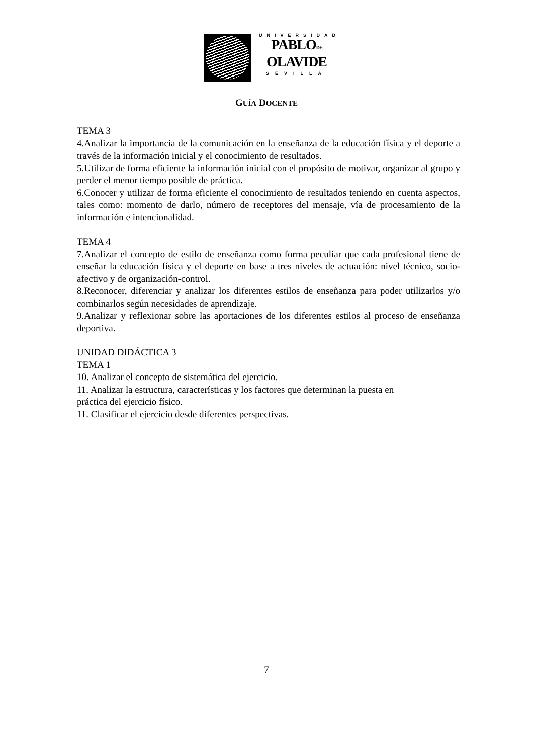UNIVERSIDAD
PABLODE
OLAVIDE
SEVILLA
GUÍA DOCENTE
TEMA 3
4.Analizar la importancia de la comunicación en la enseñanza de la educación física y el deporte a través de la información inicial y el conocimiento de resultados.
5.Utilizar de forma eficiente la información inicial con el propósito de motivar, organizar al grupo y perder el menor tiempo posible de práctica.
6.Conocer y utilizar de forma eficiente el conocimiento de resultados teniendo en cuenta aspectos, tales como: momento de darlo, número de receptores del mensaje, vía de procesamiento de la información e intencionalidad.
TEMA 4
7.Analizar el concepto de estilo de enseñanza como forma peculiar que cada profesional tiene de enseñar la educación física y el deporte en base a tres niveles de actuación: nivel técnico, socio-afectivo y de organización-control.
8.Reconocer, diferenciar y analizar los diferentes estilos de enseñanza para poder utilizarlos y/o combinarlos según necesidades de aprendizaje.
9.Analizar y reflexionar sobre las aportaciones de los diferentes estilos al proceso de enseñanza deportiva.
UNIDAD DIDÁCTICA 3
TEMA 1
10. Analizar el concepto de sistemática del ejercicio.
11. Analizar la estructura, características y los factores que determinan la puesta en
práctica del ejercicio físico.
11. Clasificar el ejercicio desde diferentes perspectivas.
7